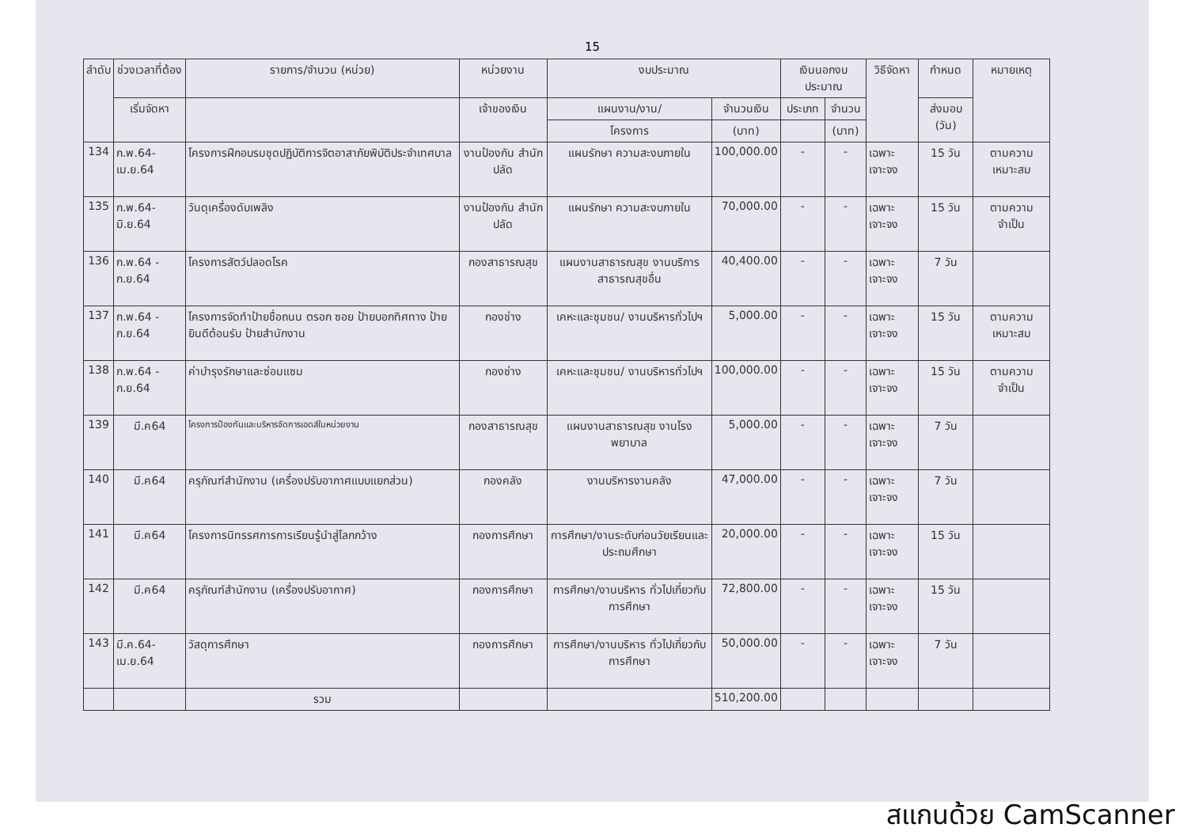15
| ลำดับ | ช่วงเวลาที่ต้อง | รายการ/จำนวน (หน่วย) | หน่วยงาน | งบประมาณ | | เงินนอกงบประมาณ | | วิธีจัดหา | กำหนด | หมายเหตุ |
| --- | --- | --- | --- | --- | --- | --- | --- | --- | --- | --- |
| | เริ่มจัดหา | | เจ้าของเงิน | แผนงาน/งาน/ | จำนวนเงิน | ประเภท | จำนวน | | ส่งมอบ (วัน) | |
| | | | | โครงการ | (บาท) | | (บาท) | | | |
| 134 | ก.พ.64-เม.ย.64 | โครงการฝึกอบรมชุดปฏิบัติการจิตอาสาภัยพิบัติประจำเทศบาล | งานป้องกัน สำนักปลัด | แผนรักษา ความสะงบภายใน | 100,000.00 | - | - | เฉพาะเจาะจง | 15 วัน | ตามความ เหมาะสม |
| 135 | ก.พ.64-มิ.ย.64 | วันดุเครื่องดับเพลิง | งานป้องกัน สำนักปลัด | แผนรักษา ความสะงบภายใน | 70,000.00 | - | - | เฉพาะเจาะจง | 15 วัน | ตามความ จำเป็น |
| 136 | ก.พ.64 - ก.ย.64 | โครงการสัตว์ปลอดโรค | กองสาธารณสุข | แผนงานสาธารณสุข งานบริการสาธารณสุขอื่น | 40,400.00 | - | - | เฉพาะเจาะจง | 7 วัน | |
| 137 | ก.พ.64 - ก.ย.64 | โครงการจัดทำป้ายชื่อถนน ตรอก ซอย ป้ายบอกทิศทาง ป้ายยินดีต้อนรับ ป้ายสำนักงาน | กองช่าง | เคหะและชุมชน/ งานบริหารทั่วไปฯ | 5,000.00 | - | - | เฉพาะเจาะจง | 15 วัน | ตามความ เหมาะสม |
| 138 | ก.พ.64 - ก.ย.64 | ค่าบำรุงรักษาและซ่อมแซม | กองช่าง | เคหะและชุมชน/ งานบริหารทั่วไปฯ | 100,000.00 | - | - | เฉพาะเจาะจง | 15 วัน | ตามความ จำเป็น |
| 139 | มี.ค64 | โครงการป้องกันและบริหารจัดการเอดส์ในหน่วยงาน | กองสาธารณสุข | แผนงานสาธารณสุข งานโรงพยาบาล | 5,000.00 | - | - | เฉพาะเจาะจง | 7 วัน | |
| 140 | มี.ค64 | ครุภัณฑ์สำนักงาน (เครื่องปรับอากาศแบบแยกส่วน) | กองคลัง | งานบริหารงานคลัง | 47,000.00 | - | - | เฉพาะเจาะจง | 7 วัน | |
| 141 | มี.ค64 | โครงการนิทรรศการการเรียนรู้นำสู่โลกกว้าง | กองการศึกษา | การศึกษา/งานระดับก่อนวัยเรียนและประถมศึกษา | 20,000.00 | - | - | เฉพาะเจาะจง | 15 วัน | |
| 142 | มี.ค64 | ครุภัณฑ์สำนักงาน (เครื่องปรับอากาศ) | กองการศึกษา | การศึกษา/งานบริหาร ทั่วไปเกี่ยวกับการศึกษา | 72,800.00 | - | - | เฉพาะเจาะจง | 15 วัน | |
| 143 | มี.ค.64-เม.ย.64 | วัสดุการศึกษา | กองการศึกษา | การศึกษา/งานบริหาร ทั่วไปเกี่ยวกับการศึกษา | 50,000.00 | - | - | เฉพาะเจาะจง | 7 วัน | |
| | | รวม | | | 510,200.00 | | | | | |
สแกนด้วย CamScanner